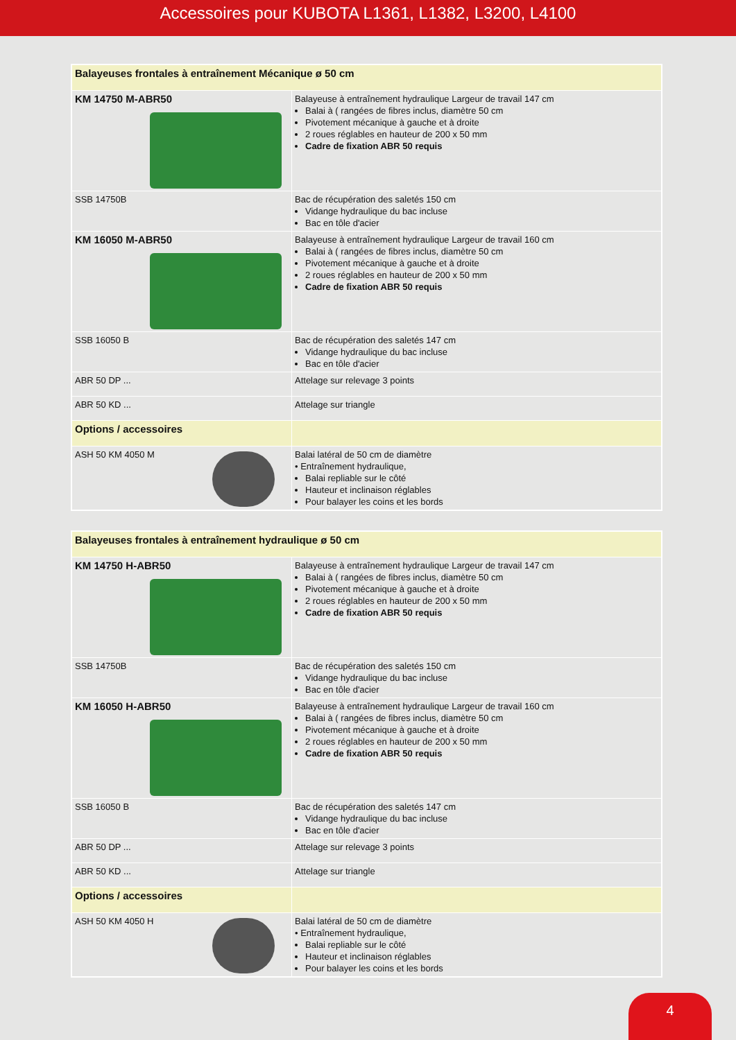Accessoires pour KUBOTA L1361, L1382, L3200, L4100
| Balayeuses frontales à entraînement Mécanique ø 50 cm | |
| KM 14750 M-ABR50 | Balayeuse à entraînement hydraulique Largeur de travail 147 cm Balai à ( rangées de fibres inclus, diamètre 50 cm Pivotement mécanique à gauche et à droite 2 roues réglables en hauteur de 200 x 50 mm Cadre de fixation ABR 50 requis |
| SSB 14750B | Bac de récupération des saletés 150 cm Vidange hydraulique du bac incluse Bac en tôle d'acier |
| KM 16050 M-ABR50 | Balayeuse à entraînement hydraulique Largeur de travail 160 cm Balai à ( rangées de fibres inclus, diamètre 50 cm Pivotement mécanique à gauche et à droite 2 roues réglables en hauteur de 200 x 50 mm Cadre de fixation ABR 50 requis |
| SSB 16050 B | Bac de récupération des saletés 147 cm Vidange hydraulique du bac incluse Bac en tôle d'acier |
| ABR 50 DP ... | Attelage sur relevage 3 points |
| ABR 50 KD ... | Attelage sur triangle |
| Options / accessoires | |
| ASH 50 KM 4050 M | Balai latéral de 50 cm de diamètre • Entraînement hydraulique, Balai repliable sur le côté Hauteur et inclinaison réglables Pour balayer les coins et les bords |
| Balayeuses frontales à entraînement hydraulique ø 50 cm | |
| KM 14750 H-ABR50 | Balayeuse à entraînement hydraulique Largeur de travail 147 cm Balai à ( rangées de fibres inclus, diamètre 50 cm Pivotement mécanique à gauche et à droite 2 roues réglables en hauteur de 200 x 50 mm Cadre de fixation ABR 50 requis |
| SSB 14750B | Bac de récupération des saletés 150 cm Vidange hydraulique du bac incluse Bac en tôle d'acier |
| KM 16050 H-ABR50 | Balayeuse à entraînement hydraulique Largeur de travail 160 cm Balai à ( rangées de fibres inclus, diamètre 50 cm Pivotement mécanique à gauche et à droite 2 roues réglables en hauteur de 200 x 50 mm Cadre de fixation ABR 50 requis |
| SSB 16050 B | Bac de récupération des saletés 147 cm Vidange hydraulique du bac incluse Bac en tôle d'acier |
| ABR 50 DP ... | Attelage sur relevage 3 points |
| ABR 50 KD ... | Attelage sur triangle |
| Options / accessoires | |
| ASH 50 KM 4050 H | Balai latéral de 50 cm de diamètre • Entraînement hydraulique, Balai repliable sur le côté Hauteur et inclinaison réglables Pour balayer les coins et les bords |
4